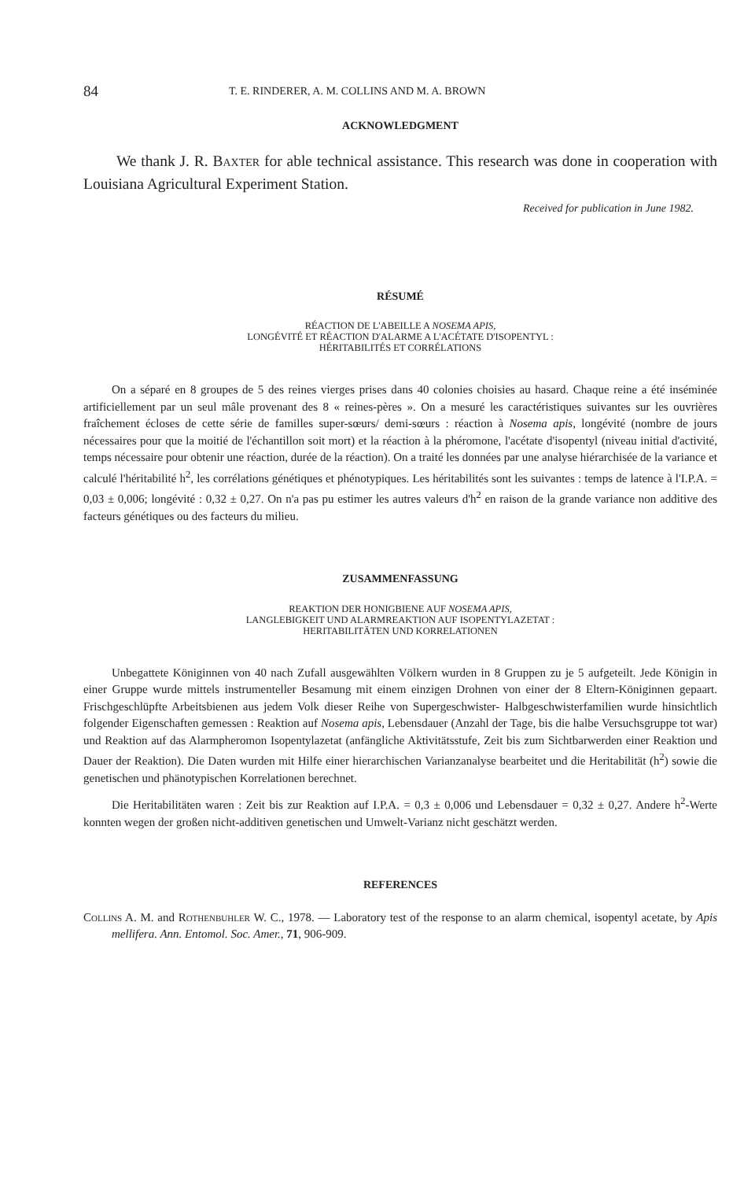84 T. E. RINDERER, A. M. COLLINS AND M. A. BROWN
ACKNOWLEDGMENT
We thank J. R. Baxter for able technical assistance. This research was done in cooperation with Louisiana Agricultural Experiment Station.
Received for publication in June 1982.
RÉSUMÉ
RÉACTION DE L'ABEILLE A NOSEMA APIS,
LONGÉVITÉ ET RÉACTION D'ALARME A L'ACÉTATE D'ISOPENTYL :
HÉRITABILITÉS ET CORRÉLATIONS
On a séparé en 8 groupes de 5 des reines vierges prises dans 40 colonies choisies au hasard. Chaque reine a été inséminée artificiellement par un seul mâle provenant des 8 « reines-pères ». On a mesuré les caractéristiques suivantes sur les ouvrières fraîchement écloses de cette série de familles super-sœurs/ demi-sœurs : réaction à Nosema apis, longévité (nombre de jours nécessaires pour que la moitié de l'échantillon soit mort) et la réaction à la phéromone, l'acétate d'isopentyl (niveau initial d'activité, temps nécessaire pour obtenir une réaction, durée de la réaction). On a traité les données par une analyse hiérarchisée de la variance et calculé l'héritabilité h<sup>2</sup>, les corrélations génétiques et phénotypiques. Les héritabilités sont les suivantes : temps de latence à l'I.P.A. = 0,03 ± 0,006; longévité : 0,32 ± 0,27. On n'a pas pu estimer les autres valeurs d'h<sup>2</sup> en raison de la grande variance non additive des facteurs génétiques ou des facteurs du milieu.
ZUSAMMENFASSUNG
REAKTION DER HONIGBIENE AUF NOSEMA APIS,
LANGLEBIGKEIT UND ALARMREAKTION AUF ISOPENTYLAZETAT :
HERITABILITÄTEN UND KORRELATIONEN
Unbegattete Königinnen von 40 nach Zufall ausgewählten Völkern wurden in 8 Gruppen zu je 5 aufgeteilt. Jede Königin in einer Gruppe wurde mittels instrumenteller Besamung mit einem einzigen Drohnen von einer der 8 Eltern-Königinnen gepaart. Frischgeschlüpfte Arbeitsbienen aus jedem Volk dieser Reihe von Supergeschwister- Halbgeschwisterfamilien wurde hinsichtlich folgender Eigenschaften gemessen : Reaktion auf Nosema apis, Lebensdauer (Anzahl der Tage, bis die halbe Versuchsgruppe tot war) und Reaktion auf das Alarmpheromon Isopentylazetat (anfängliche Aktivitätsstufe, Zeit bis zum Sichtbarwerden einer Reaktion und Dauer der Reaktion). Die Daten wurden mit Hilfe einer hierarchischen Varianzanalyse bearbeitet und die Heritabilität (h<sup>2</sup>) sowie die genetischen und phänotypischen Korrelationen berechnet.
Die Heritabilitäten waren : Zeit bis zur Reaktion auf I.P.A. = 0,3 ± 0,006 und Lebensdauer = 0,32 ± 0,27. Andere h<sup>2</sup>-Werte konnten wegen der großen nicht-additiven genetischen und Umwelt-Varianz nicht geschätzt werden.
REFERENCES
Collins A. M. and Rothenbuhler W. C., 1978. — Laboratory test of the response to an alarm chemical, isopentyl acetate, by Apis mellifera. Ann. Entomol. Soc. Amer., 71, 906-909.